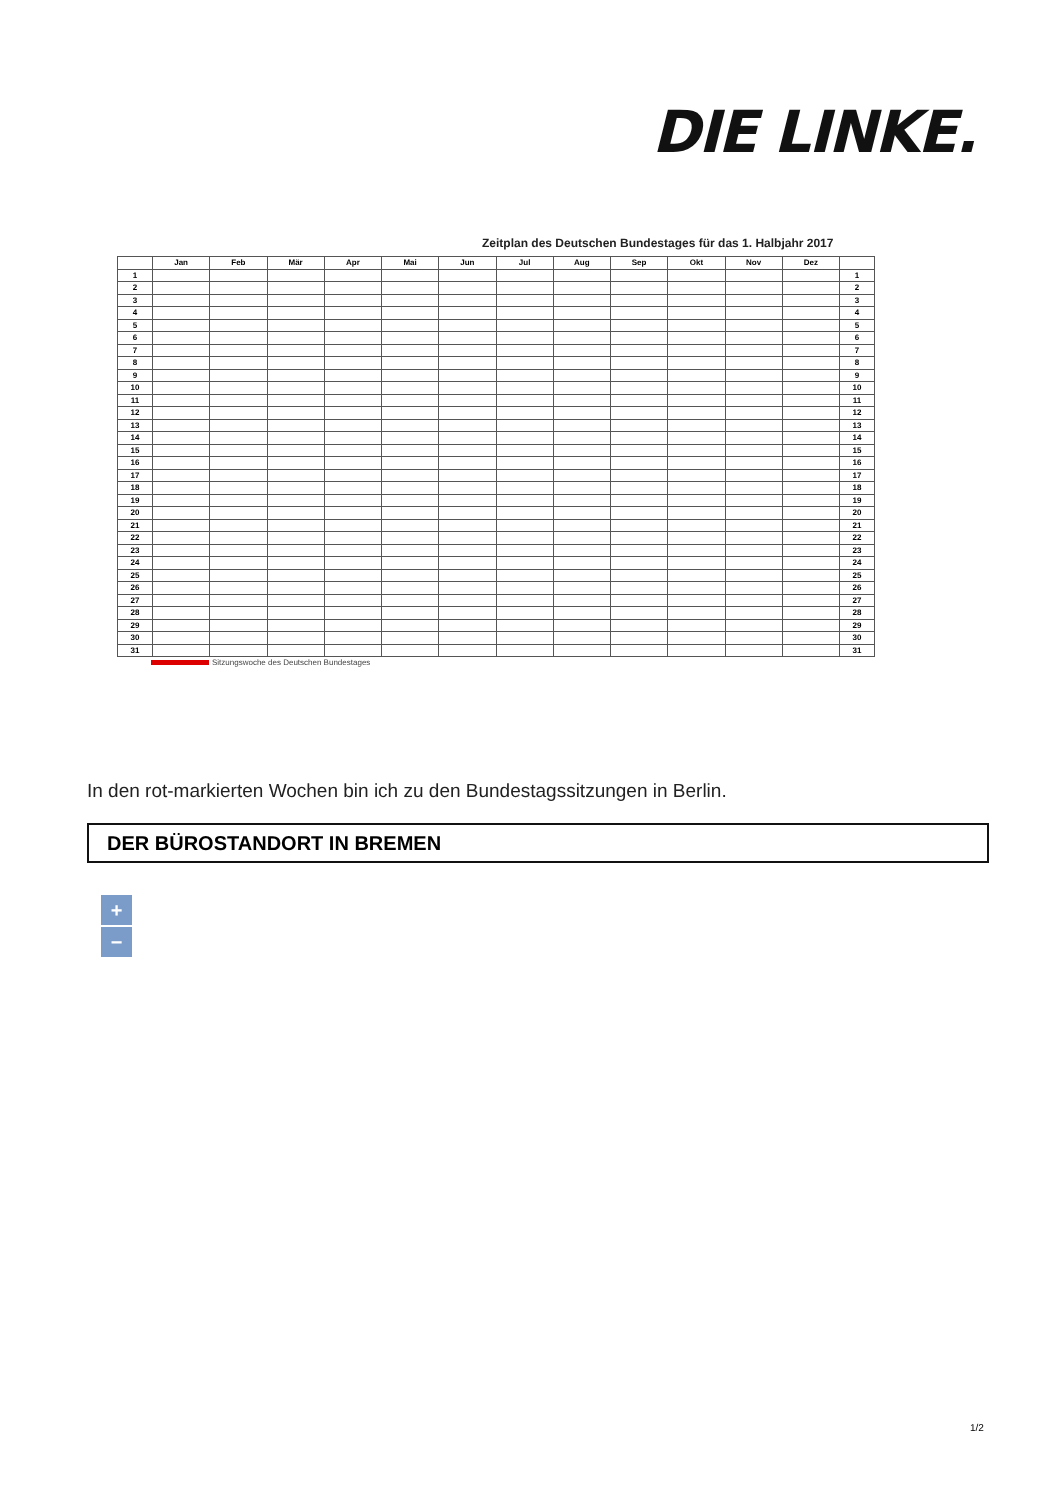DIE LINKE.
Zeitplan des Deutschen Bundestages für das 1. Halbjahr 2017
| | Jan | Feb | Mär | Apr | Mai | Jun | Jul | Aug | Sep | Okt | Nov | Dez | |
| --- | --- | --- | --- | --- | --- | --- | --- | --- | --- | --- | --- | --- | --- |
| 1 | | | | | | | | | | | | | 1 |
| 2 | | | | | | | | | | | | | 2 |
| 3 | | | | | | | | | | | | | 3 |
| 4 | | | | | | | | | | | | | 4 |
| 5 | | | | | | | | | | | | | 5 |
| 6 | | | | | | | | | | | | | 6 |
| 7 | | | | | | | | | | | | | 7 |
| 8 | | | | | | | | | | | | | 8 |
| 9 | | | | | | | | | | | | | 9 |
| 10 | | | | | | | | | | | | | 10 |
| 11 | | | | | | | | | | | | | 11 |
| 12 | | | | | | | | | | | | | 12 |
| 13 | | | | | | | | | | | | | 13 |
| 14 | | | | | | | | | | | | | 14 |
| 15 | | | | | | | | | | | | | 15 |
| 16 | | | | | | | | | | | | | 16 |
| 17 | | | | | | | | | | | | | 17 |
| 18 | | | | | | | | | | | | | 18 |
| 19 | | | | | | | | | | | | | 19 |
| 20 | | | | | | | | | | | | | 20 |
| 21 | | | | | | | | | | | | | 21 |
| 22 | | | | | | | | | | | | | 22 |
| 23 | | | | | | | | | | | | | 23 |
| 24 | | | | | | | | | | | | | 24 |
| 25 | | | | | | | | | | | | | 25 |
| 26 | | | | | | | | | | | | | 26 |
| 27 | | | | | | | | | | | | | 27 |
| 28 | | | | | | | | | | | | | 28 |
| 29 | | | | | | | | | | | | | 29 |
| 30 | | | | | | | | | | | | | 30 |
| 31 | | | | | | | | | | | | | 31 |
Sitzungswoche des Deutschen Bundestages
In den rot-markierten Wochen bin ich zu den Bundestagssitzungen in Berlin.
DER BÜROSTANDORT IN BREMEN
+
−
1/2